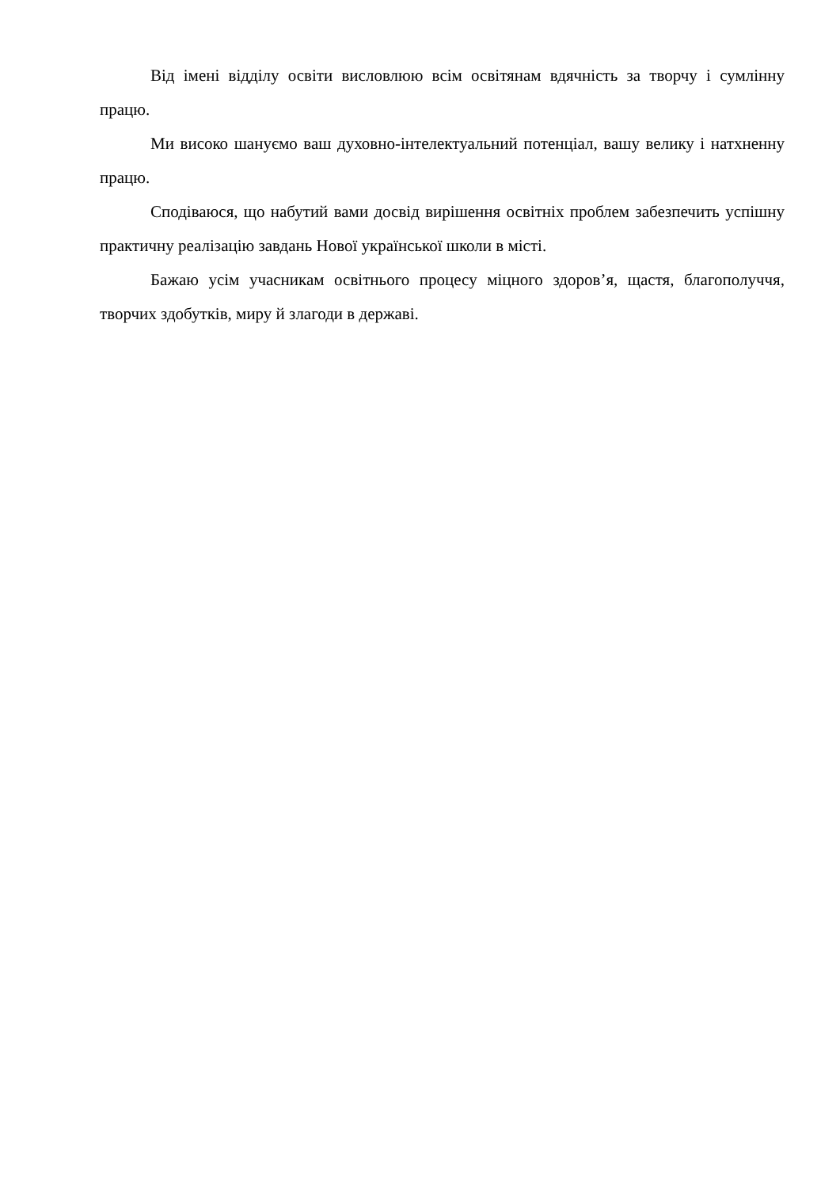Від імені відділу освіти висловлюю всім освітянам вдячність за творчу і сумлінну працю.
Ми високо шануємо ваш духовно-інтелектуальний потенціал, вашу велику і натхненну працю.
Сподіваюся, що набутий вами досвід вирішення освітніх проблем забезпечить успішну практичну реалізацію завдань Нової української школи в місті.
Бажаю усім учасникам освітнього процесу міцного здоров’я, щастя, благополуччя, творчих здобутків, миру й злагоди в державі.